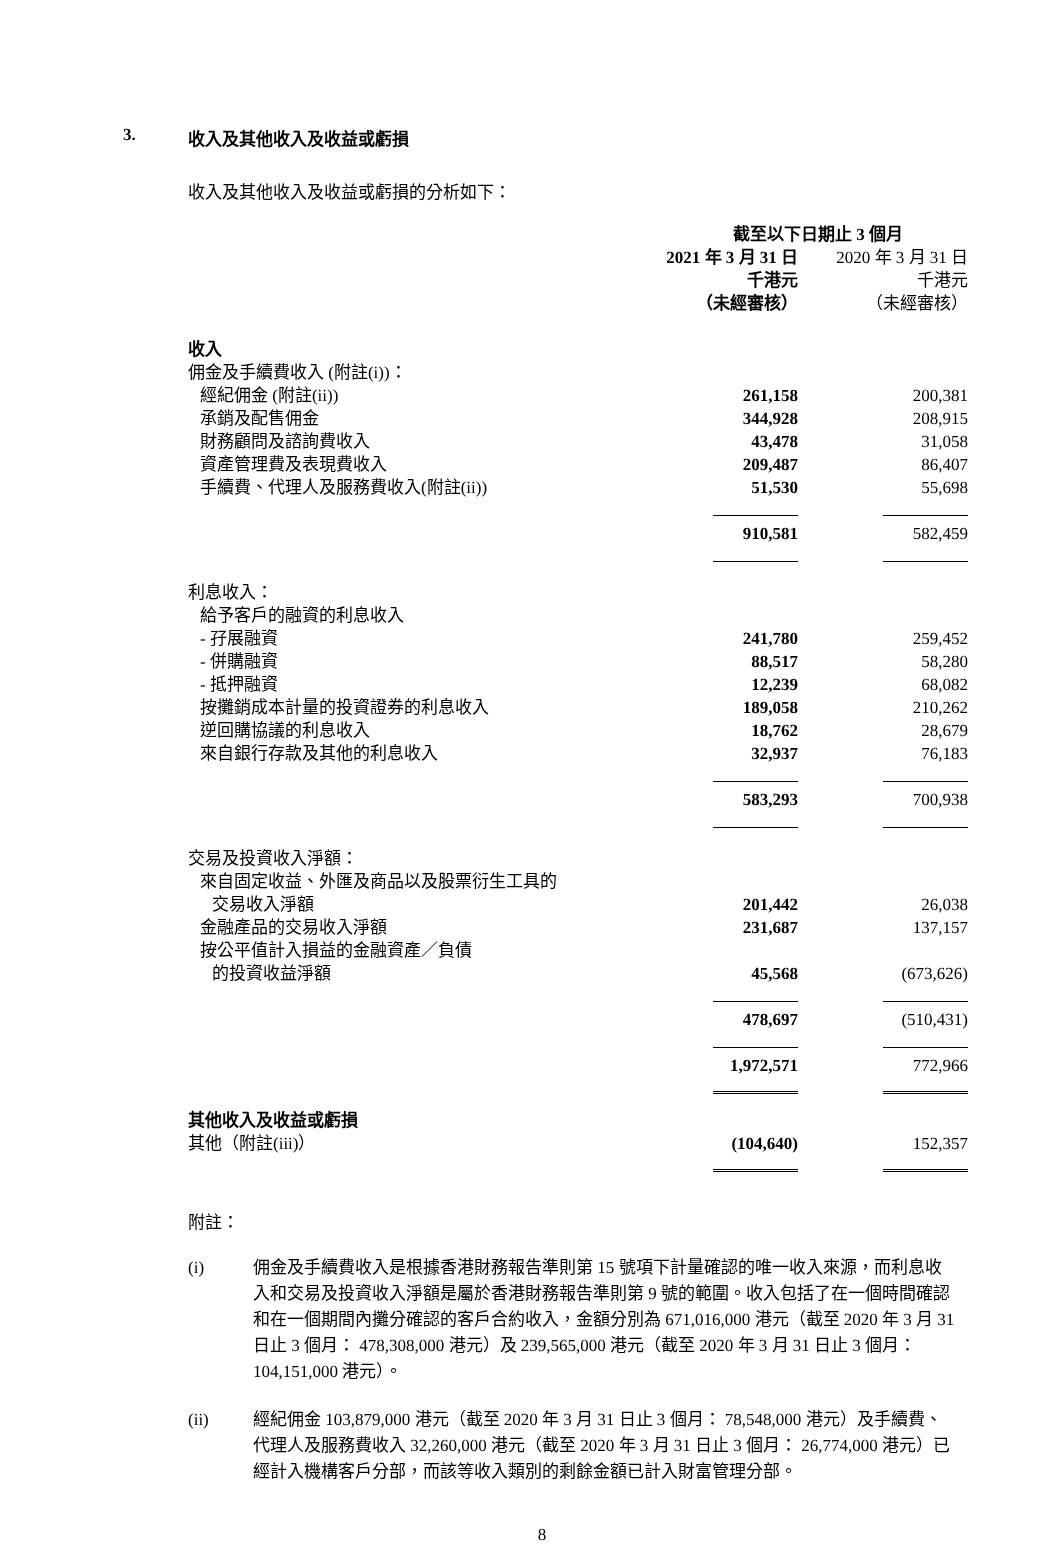3. 收入及其他收入及收益或虧損
收入及其他收入及收益或虧損的分析如下：
| | 截至以下日期止 3 個月 | |
| --- | --- | --- |
| | 2021 年 3 月 31 日 | 2020 年 3 月 31 日 |
| | 千港元 | 千港元 |
| | （未經審核） | （未經審核） |
| 收入 | | |
| 佣金及手續費收入 (附註(i))： | | |
| 經紀佣金 (附註(ii)) | 261,158 | 200,381 |
| 承銷及配售佣金 | 344,928 | 208,915 |
| 財務顧問及諮詢費收入 | 43,478 | 31,058 |
| 資產管理費及表現費收入 | 209,487 | 86,407 |
| 手續費、代理人及服務費收入(附註(ii)) | 51,530 | 55,698 |
| | 910,581 | 582,459 |
| 利息收入： | | |
| 給予客戶的融資的利息收入 | | |
| - 孖展融資 | 241,780 | 259,452 |
| - 併購融資 | 88,517 | 58,280 |
| - 抵押融資 | 12,239 | 68,082 |
| 按攤銷成本計量的投資證券的利息收入 | 189,058 | 210,262 |
| 逆回購協議的利息收入 | 18,762 | 28,679 |
| 來自銀行存款及其他的利息收入 | 32,937 | 76,183 |
| | 583,293 | 700,938 |
| 交易及投資收入淨額： | | |
| 來自固定收益、外匯及商品以及股票衍生工具的 | | |
| 交易收入淨額 | 201,442 | 26,038 |
| 金融產品的交易收入淨額 | 231,687 | 137,157 |
| 按公平值計入損益的金融資產／負債 | | |
| 的投資收益淨額 | 45,568 | (673,626) |
| | 478,697 | (510,431) |
| | 1,972,571 | 772,966 |
| 其他收入及收益或虧損 | | |
| 其他（附註(iii)） | (104,640) | 152,357 |
附註：
(i) 佣金及手續費收入是根據香港財務報告準則第 15 號項下計量確認的唯一收入來源，而利息收入和交易及投資收入淨額是屬於香港財務報告準則第 9 號的範圍。收入包括了在一個時間確認和在一個期間內攤分確認的客戶合約收入，金額分別為 671,016,000 港元（截至 2020 年 3 月 31 日止 3 個月： 478,308,000 港元）及 239,565,000 港元（截至 2020 年 3 月 31 日止 3 個月： 104,151,000 港元）。
(ii) 經紀佣金 103,879,000 港元（截至 2020 年 3 月 31 日止 3 個月： 78,548,000 港元）及手續費、代理人及服務費收入 32,260,000 港元（截至 2020 年 3 月 31 日止 3 個月： 26,774,000 港元）已經計入機構客戶分部，而該等收入類別的剩餘金額已計入財富管理分部。
8